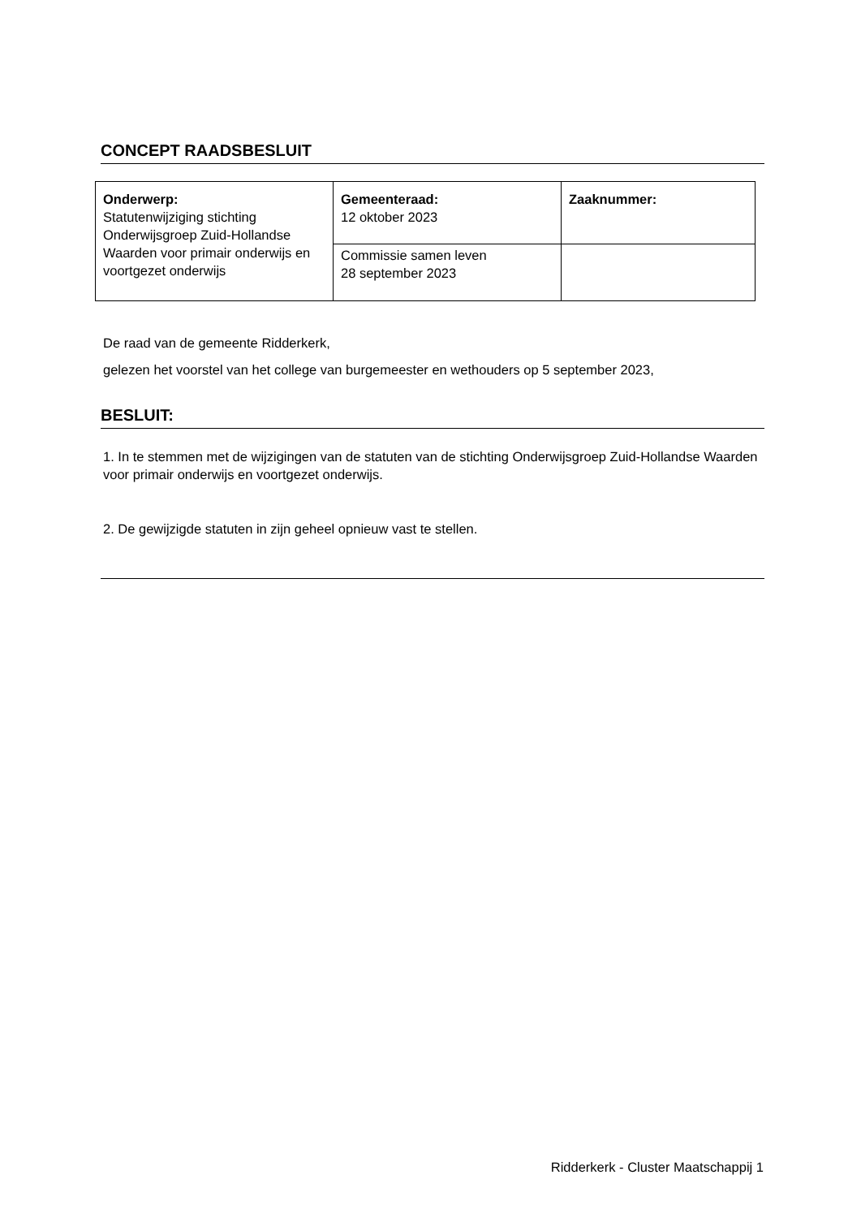CONCEPT RAADSBESLUIT
| Onderwerp: Statutenwijziging stichting Onderwijsgroep Zuid-Hollandse Waarden voor primair onderwijs en voortgezet onderwijs | Gemeenteraad: 12 oktober 2023 | Zaaknummer: |
| | Commissie samen leven 28 september 2023 | |
De raad van de gemeente Ridderkerk,
gelezen het voorstel van het college van burgemeester en wethouders op 5 september 2023,
BESLUIT:
1. In te stemmen met de wijzigingen van de statuten van de stichting Onderwijsgroep Zuid-Hollandse Waarden voor primair onderwijs en voortgezet onderwijs.
2. De gewijzigde statuten in zijn geheel opnieuw vast te stellen.
Ridderkerk - Cluster Maatschappij 1